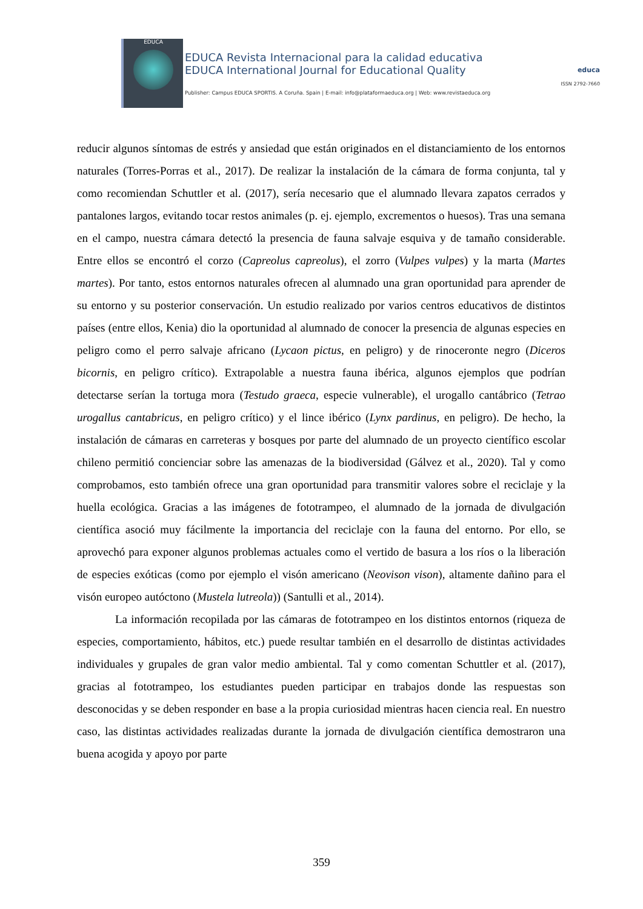EDUCA
EDUCA Revista Internacional para la calidad educativa
EDUCA International Journal for Educational Quality
Publisher: Campus EDUCA SPORTIS. A Coruña. Spain | E-mail: info@plataformaeduca.org | Web: www.revistaeduca.org
educa
ISSN 2792-7660
reducir algunos síntomas de estrés y ansiedad que están originados en el distanciamiento de los entornos naturales (Torres-Porras et al., 2017). De realizar la instalación de la cámara de forma conjunta, tal y como recomiendan Schuttler et al. (2017), sería necesario que el alumnado llevara zapatos cerrados y pantalones largos, evitando tocar restos animales (p. ej. ejemplo, excrementos o huesos). Tras una semana en el campo, nuestra cámara detectó la presencia de fauna salvaje esquiva y de tamaño considerable. Entre ellos se encontró el corzo (Capreolus capreolus), el zorro (Vulpes vulpes) y la marta (Martes martes). Por tanto, estos entornos naturales ofrecen al alumnado una gran oportunidad para aprender de su entorno y su posterior conservación. Un estudio realizado por varios centros educativos de distintos países (entre ellos, Kenia) dio la oportunidad al alumnado de conocer la presencia de algunas especies en peligro como el perro salvaje africano (Lycaon pictus, en peligro) y de rinoceronte negro (Diceros bicornis, en peligro crítico). Extrapolable a nuestra fauna ibérica, algunos ejemplos que podrían detectarse serían la tortuga mora (Testudo graeca, especie vulnerable), el urogallo cantábrico (Tetrao urogallus cantabricus, en peligro crítico) y el lince ibérico (Lynx pardinus, en peligro). De hecho, la instalación de cámaras en carreteras y bosques por parte del alumnado de un proyecto científico escolar chileno permitió concienciar sobre las amenazas de la biodiversidad (Gálvez et al., 2020). Tal y como comprobamos, esto también ofrece una gran oportunidad para transmitir valores sobre el reciclaje y la huella ecológica. Gracias a las imágenes de fototrampeo, el alumnado de la jornada de divulgación científica asoció muy fácilmente la importancia del reciclaje con la fauna del entorno. Por ello, se aprovechó para exponer algunos problemas actuales como el vertido de basura a los ríos o la liberación de especies exóticas (como por ejemplo el visón americano (Neovison vison), altamente dañino para el visón europeo autóctono (Mustela lutreola)) (Santulli et al., 2014).
La información recopilada por las cámaras de fototrampeo en los distintos entornos (riqueza de especies, comportamiento, hábitos, etc.) puede resultar también en el desarrollo de distintas actividades individuales y grupales de gran valor medio ambiental. Tal y como comentan Schuttler et al. (2017), gracias al fototrampeo, los estudiantes pueden participar en trabajos donde las respuestas son desconocidas y se deben responder en base a la propia curiosidad mientras hacen ciencia real. En nuestro caso, las distintas actividades realizadas durante la jornada de divulgación científica demostraron una buena acogida y apoyo por parte
359